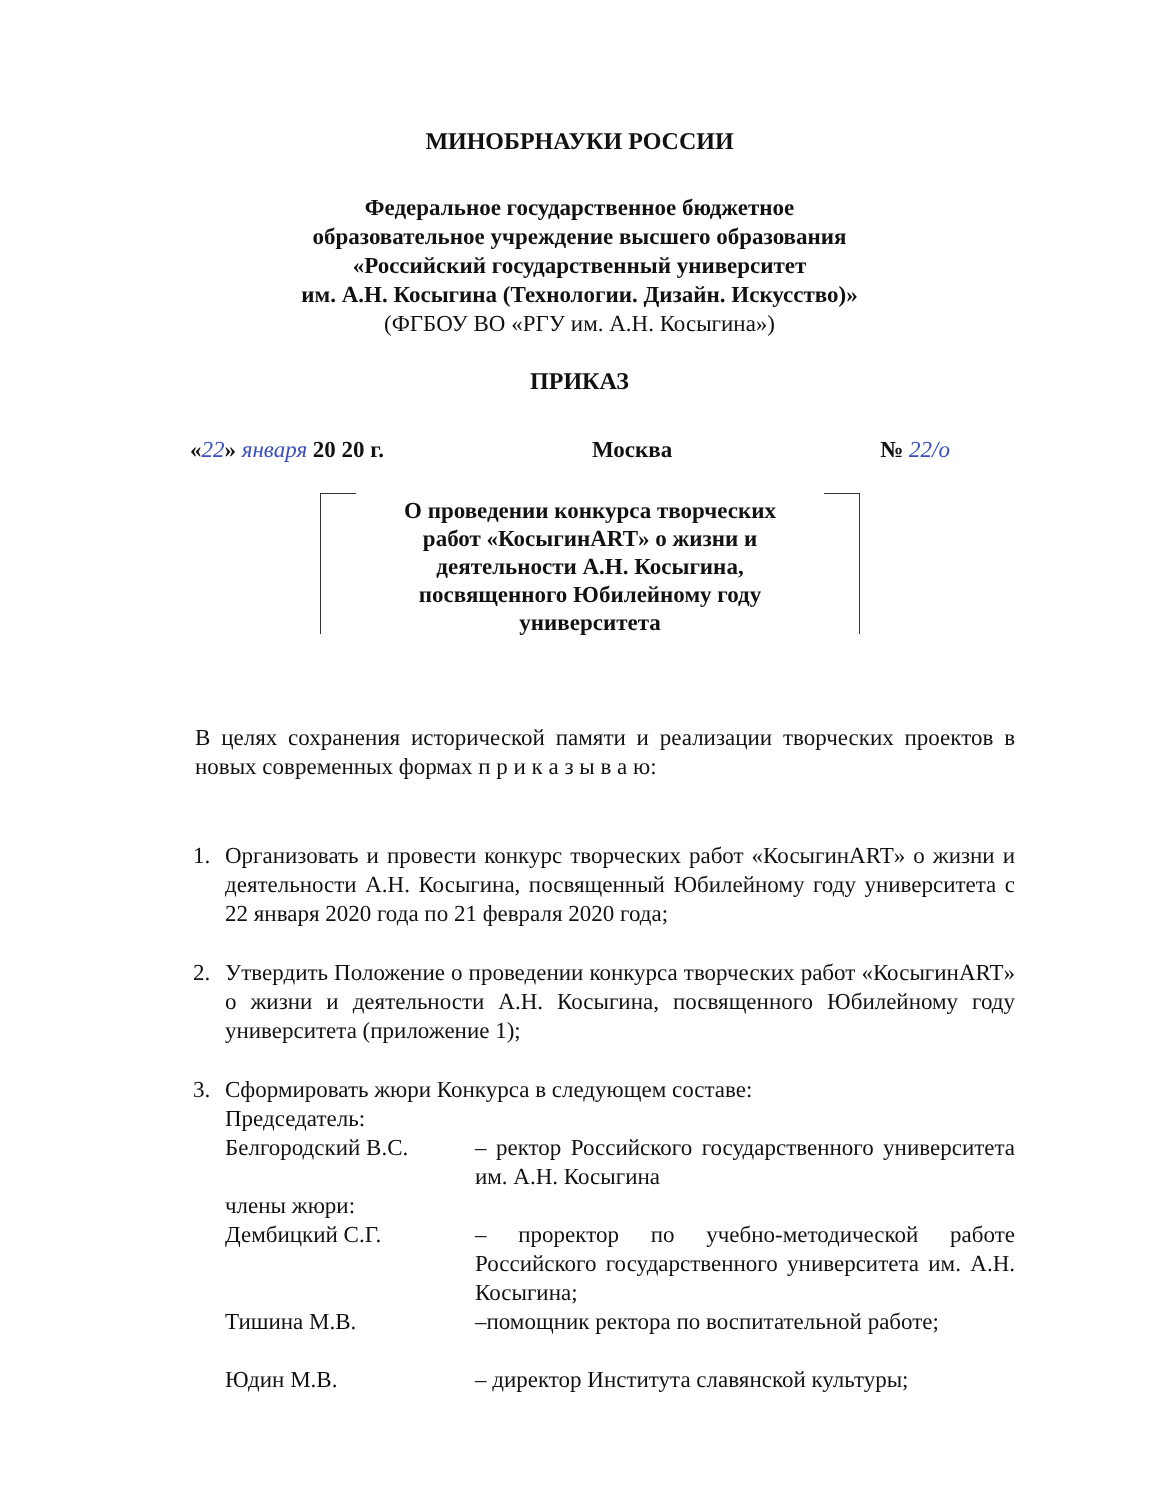МИНОБРНАУКИ РОССИИ
Федеральное государственное бюджетное
образовательное учреждение высшего образования
«Российский государственный университет
им. А.Н. Косыгина (Технологии. Дизайн. Искусство)»
(ФГБОУ ВО «РГУ им. А.Н. Косыгина»)
ПРИКАЗ
«22» января 20 20 г. Москва № 22/о
О проведении конкурса творческих
работ «КосыгинART» о жизни и
деятельности А.Н. Косыгина,
посвященного Юбилейному году
университета
В целях сохранения исторической памяти и реализации творческих проектов в новых современных формах п р и к а з ы в а ю:
1. Организовать и провести конкурс творческих работ «КосыгинART» о жизни и деятельности А.Н. Косыгина, посвященный Юбилейному году университета с 22 января 2020 года по 21 февраля 2020 года;
2. Утвердить Положение о проведении конкурса творческих работ «КосыгинART» о жизни и деятельности А.Н. Косыгина, посвященного Юбилейному году университета (приложение 1);
3. Сформировать жюри Конкурса в следующем составе:
Председатель:
Белгородский В.С. – ректор Российского государственного университета им. А.Н. Косыгина
члены жюри:
Дембицкий С.Г. – проректор по учебно-методической работе Российского государственного университета им. А.Н. Косыгина;
Тишина М.В. –помощник ректора по воспитательной работе;
Юдин М.В. – директор Института славянской культуры;